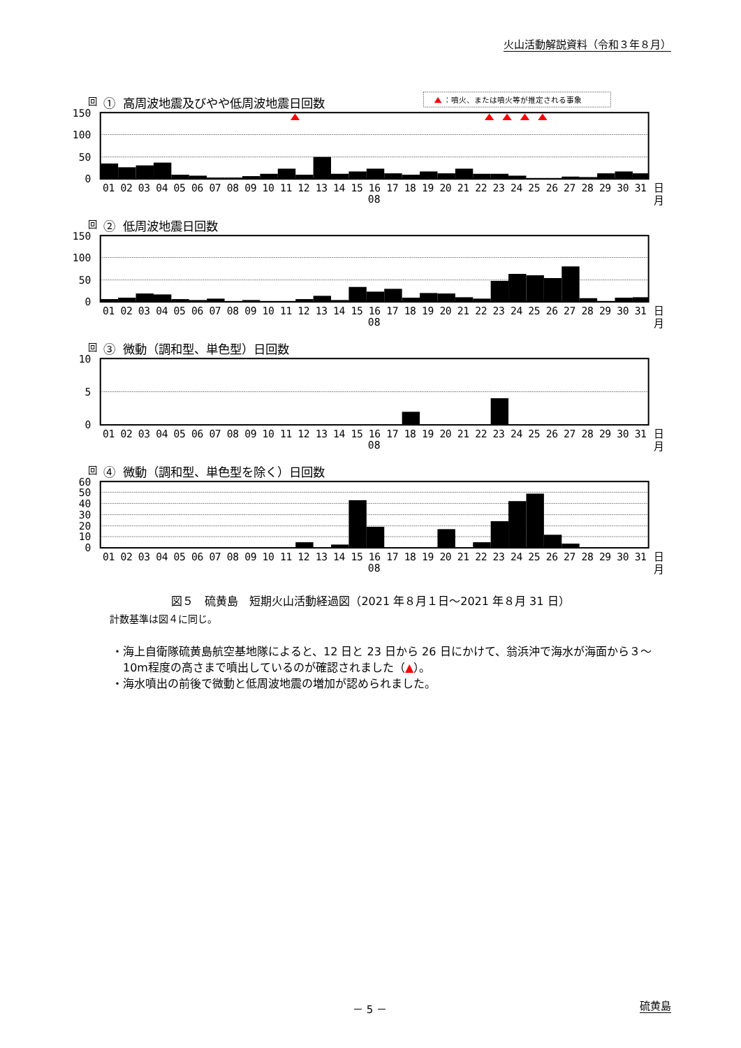火山活動解説資料（令和３年８月）
：噴火、または噴火等が推定される事象
回
① 高周波地震及びやや低周波地震日回数
150
100
50
0
01 02 03 04 05 06 07 08 09 10 11 12 13 14 15 16 17 18 19 20 21 22 23 24 25 26 27 28 29 30 31
08
日
月
回
② 低周波地震日回数
150
100
50
0
01 02 03 04 05 06 07 08 09 10 11 12 13 14 15 16 17 18 19 20 21 22 23 24 25 26 27 28 29 30 31
08
日
月
回
③ 微動（調和型、単色型）日回数
10
5
0
01 02 03 04 05 06 07 08 09 10 11 12 13 14 15 16 17 18 19 20 21 22 23 24 25 26 27 28 29 30 31
08
日
月
回
④ 微動（調和型、単色型を除く）日回数
60
50
40
30
20
10
0
01 02 03 04 05 06 07 08 09 10 11 12 13 14 15 16 17 18 19 20 21 22 23 24 25 26 27 28 29 30 31
08
日
月
図５　硫黄島　短期火山活動経過図（2021 年８月１日～2021 年８月 31 日）
計数基準は図４に同じ。
・海上自衛隊硫黄島航空基地隊によると、12 日と 23 日から 26 日にかけて、翁浜沖で海水が海面から３～10m程度の高さまで噴出しているのが確認されました（▲）。
・海水噴出の前後で微動と低周波地震の増加が認められました。
－ 5 － 硫黄島